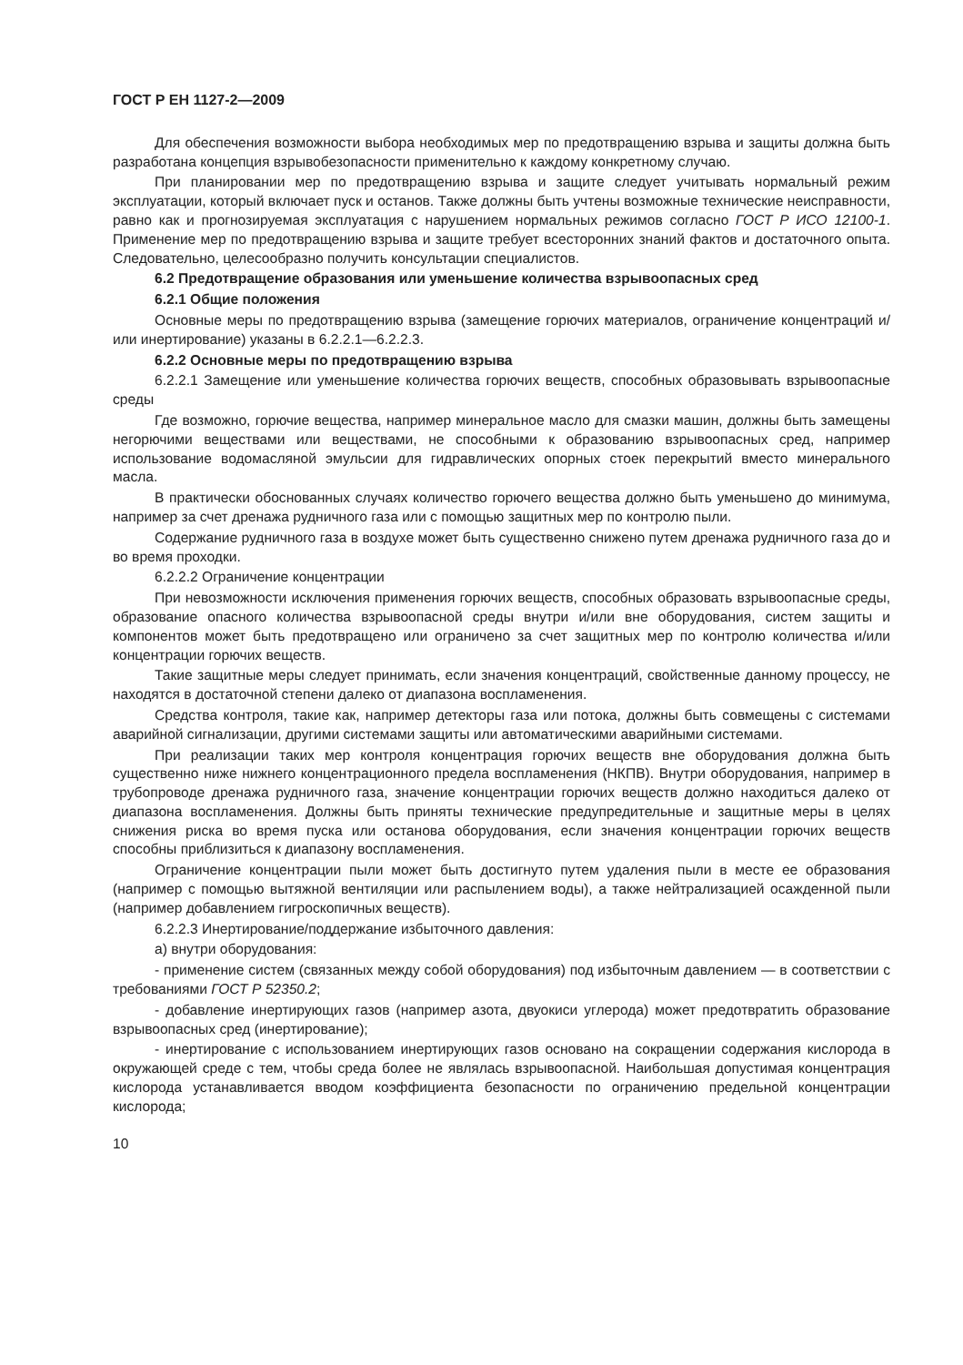ГОСТ Р ЕН 1127-2—2009
Для обеспечения возможности выбора необходимых мер по предотвращению взрыва и защиты должна быть разработана концепция взрывобезопасности применительно к каждому конкретному случаю.
При планировании мер по предотвращению взрыва и защите следует учитывать нормальный режим эксплуатации, который включает пуск и останов. Также должны быть учтены возможные технические неисправности, равно как и прогнозируемая эксплуатация с нарушением нормальных режимов согласно ГОСТ Р ИСО 12100-1. Применение мер по предотвращению взрыва и защите требует всесторонних знаний фактов и достаточного опыта. Следовательно, целесообразно получить консультации специалистов.
6.2 Предотвращение образования или уменьшение количества взрывоопасных сред
6.2.1 Общие положения
Основные меры по предотвращению взрыва (замещение горючих материалов, ограничение концентраций и/или инертирование) указаны в 6.2.2.1—6.2.2.3.
6.2.2 Основные меры по предотвращению взрыва
6.2.2.1 Замещение или уменьшение количества горючих веществ, способных образовывать взрывоопасные среды
Где возможно, горючие вещества, например минеральное масло для смазки машин, должны быть замещены негорючими веществами или веществами, не способными к образованию взрывоопасных сред, например использование водомасляной эмульсии для гидравлических опорных стоек перекрытий вместо минерального масла.
В практически обоснованных случаях количество горючего вещества должно быть уменьшено до минимума, например за счет дренажа рудничного газа или с помощью защитных мер по контролю пыли.
Содержание рудничного газа в воздухе может быть существенно снижено путем дренажа рудничного газа до и во время проходки.
6.2.2.2 Ограничение концентрации
При невозможности исключения применения горючих веществ, способных образовать взрывоопасные среды, образование опасного количества взрывоопасной среды внутри и/или вне оборудования, систем защиты и компонентов может быть предотвращено или ограничено за счет защитных мер по контролю количества и/или концентрации горючих веществ.
Такие защитные меры следует принимать, если значения концентраций, свойственные данному процессу, не находятся в достаточной степени далеко от диапазона воспламенения.
Средства контроля, такие как, например детекторы газа или потока, должны быть совмещены с системами аварийной сигнализации, другими системами защиты или автоматическими аварийными системами.
При реализации таких мер контроля концентрация горючих веществ вне оборудования должна быть существенно ниже нижнего концентрационного предела воспламенения (НКПВ). Внутри оборудования, например в трубопроводе дренажа рудничного газа, значение концентрации горючих веществ должно находиться далеко от диапазона воспламенения. Должны быть приняты технические предупредительные и защитные меры в целях снижения риска во время пуска или останова оборудования, если значения концентрации горючих веществ способны приблизиться к диапазону воспламенения.
Ограничение концентрации пыли может быть достигнуто путем удаления пыли в месте ее образования (например с помощью вытяжной вентиляции или распылением воды), а также нейтрализацией осажденной пыли (например добавлением гигроскопичных веществ).
6.2.2.3 Инертирование/поддержание избыточного давления:
а) внутри оборудования:
- применение систем (связанных между собой оборудования) под избыточным давлением — в соответствии с требованиями ГОСТ Р 52350.2;
- добавление инертирующих газов (например азота, двуокиси углерода) может предотвратить образование взрывоопасных сред (инертирование);
- инертирование с использованием инертирующих газов основано на сокращении содержания кислорода в окружающей среде с тем, чтобы среда более не являлась взрывоопасной. Наибольшая допустимая концентрация кислорода устанавливается вводом коэффициента безопасности по ограничению предельной концентрации кислорода;
10